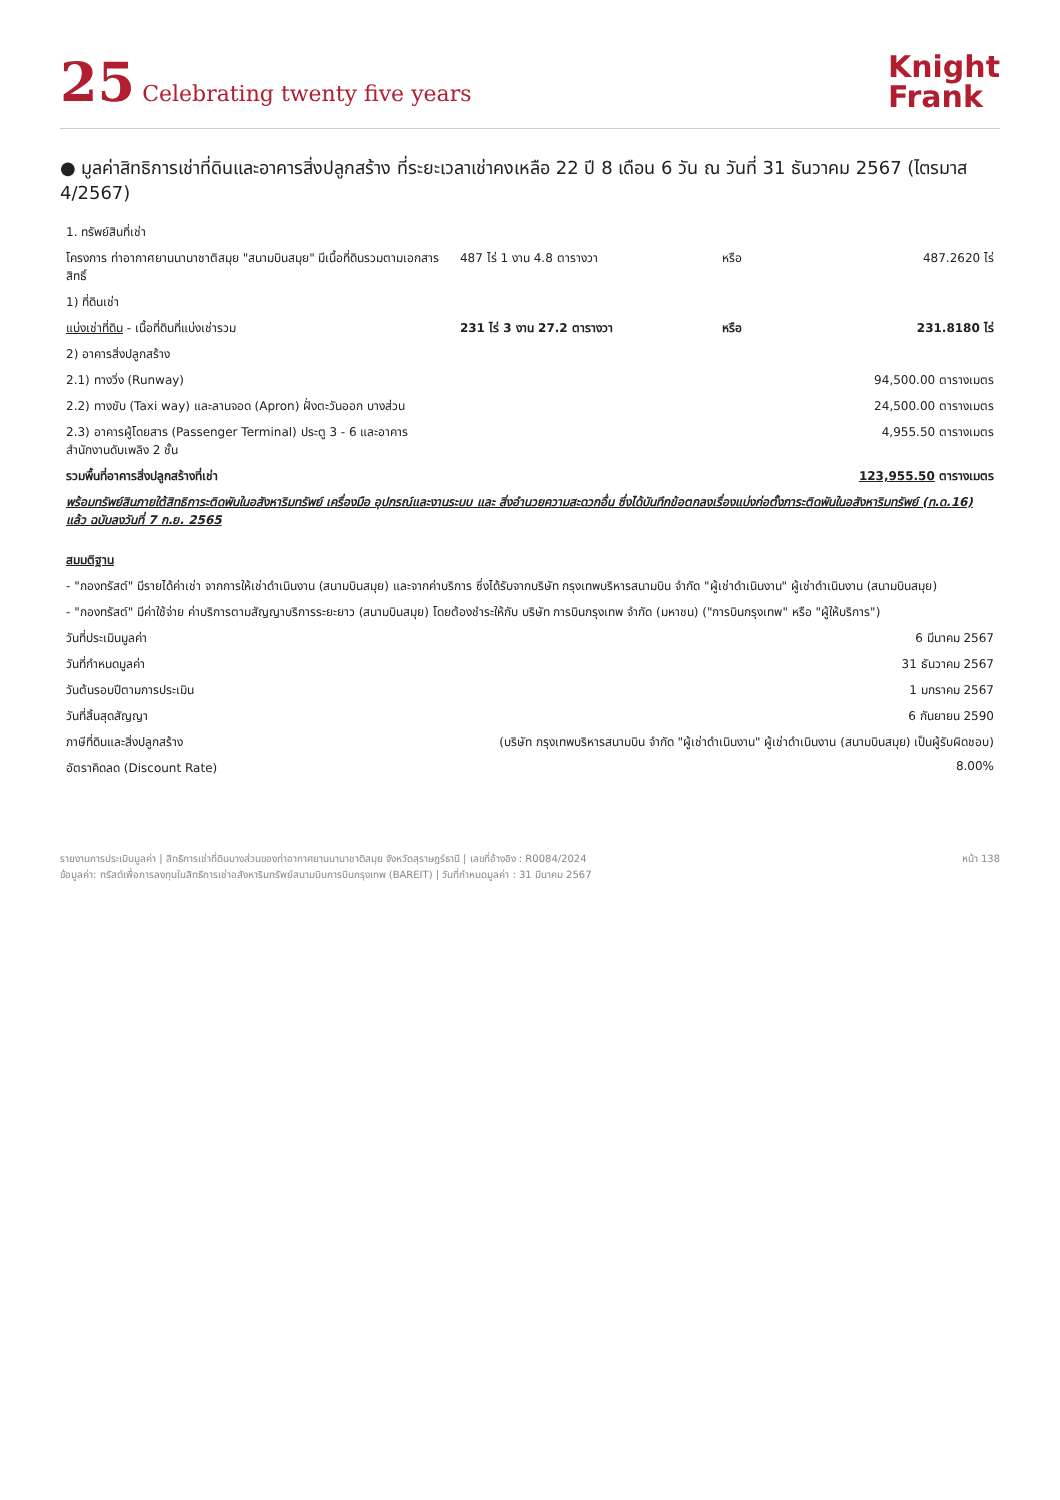25 Celebrating twenty five years
Knight
Frank
● มูลค่าสิทธิการเช่าที่ดินและอาคารสิ่งปลูกสร้าง ที่ระยะเวลาเช่าคงเหลือ 22 ปี 8 เดือน 6 วัน ณ วันที่ 31 ธันวาคม 2567 (ไตรมาส 4/2567)
| 1. ทรัพย์สินที่เช่า | | | |
| โครงการ ท่าอากาศยานนานาชาติสมุย "สนามบินสมุย" มีเนื้อที่ดินรวมตามเอกสารสิทธิ์ | 487 ไร่ 1 งาน 4.8 ตารางวา | หรือ | 487.2620 ไร่ |
| 1) ที่ดินเช่า | | | |
| แบ่งเช่าที่ดิน - เนื้อที่ดินที่แบ่งเช่ารวม | 231 ไร่ 3 งาน 27.2 ตารางวา | หรือ | 231.8180 ไร่ |
| 2) อาคารสิ่งปลูกสร้าง | | | |
| 2.1) ทางวิ่ง (Runway) | | | 94,500.00 ตารางเมตร |
| 2.2) ทางขับ (Taxi way) และลานจอด (Apron) ฝั่งตะวันออก บางส่วน | | | 24,500.00 ตารางเมตร |
| 2.3) อาคารผู้โดยสาร (Passenger Terminal) ประตู 3 - 6 และอาคารสำนักงานดับเพลิง 2 ชั้น | | | 4,955.50 ตารางเมตร |
| รวมพื้นที่อาคารสิ่งปลูกสร้างที่เช่า | | | 123,955.50 ตารางเมตร |
| พร้อมทรัพย์สินภายใต้สิทธิการะติดพันในอสังหาริมทรัพย์ เครื่องมือ อุปกรณ์และงานระบบ และ สิ่งอำนวยความสะดวกอื่น ซึ่งได้บันทึกข้อตกลงเรื่องแบ่งก่อตั้งภาระติดพันในอสังหาริมทรัพย์ (ท.ด.16) แล้ว ฉบับลงวันที่ 7 ก.ย. 2565 | | | |
| สมมติฐาน | | | |
| - "กองทรัสต์" มีรายได้ค่าเช่า จากการให้เช่าดำเนินงาน (สนามบินสมุย) และจากค่าบริการ ซึ่งได้รับจากบริษัท กรุงเทพบริหารสนามบิน จำกัด "ผู้เช่าดำเนินงาน" ผู้เช่าดำเนินงาน (สนามบินสมุย) | | | |
| - "กองทรัสต์" มีค่าใช้จ่าย ค่าบริการตามสัญญาบริการระยะยาว (สนามบินสมุย) โดยต้องชำระให้กับ บริษัท การบินกรุงเทพ จำกัด (มหาชน) ("การบินกรุงเทพ" หรือ "ผู้ให้บริการ") | | | |
| วันที่ประเมินมูลค่า | | | 6 มีนาคม 2567 |
| วันที่กำหนดมูลค่า | | | 31 ธันวาคม 2567 |
| วันต้นรอบปีตามการประเมิน | | | 1 มกราคม 2567 |
| วันที่สิ้นสุดสัญญา | | | 6 กันยายน 2590 |
| ภาษีที่ดินและสิ่งปลูกสร้าง | (บริษัท กรุงเทพบริหารสนามบิน จำกัด "ผู้เช่าดำเนินงาน" ผู้เช่าดำเนินงาน (สนามบินสมุย) เป็นผู้รับผิดชอบ) | | |
| อัตราคิดลด (Discount Rate) | | | 8.00% |
รายงานการประเมินมูลค่า | สิทธิการเช่าที่ดินบางส่วนของท่าอากาศยานนานาชาติสมุย จังหวัดสุราษฎร์ธานี | เลขที่อ้างอิง : R0084/2024
ข้อมูลค่า: ทรัสต์เพื่อการลงทุนในสิทธิการเช่าอสังหาริมทรัพย์สนามบินการบินกรุงเทพ (BAREIT) | วันที่กำหนดมูลค่า : 31 มีนาคม 2567
หน้า 138